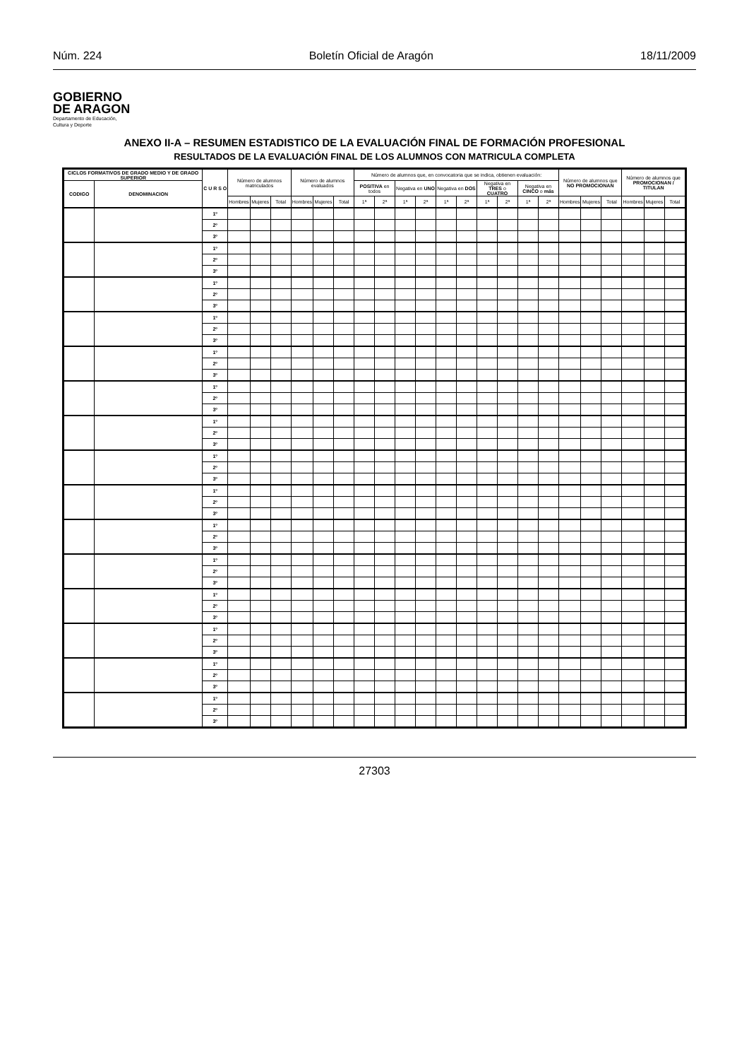Núm. 224 Boletín Oficial de Aragón 18/11/2009
GOBIERNO
DE ARAGON
Departamento de Educación,
Cultura y Deporte
ANEXO II-A – RESUMEN ESTADISTICO DE LA EVALUACIÓN FINAL DE FORMACIÓN PROFESIONAL
RESULTADOS DE LA EVALUACIÓN FINAL DE LOS ALUMNOS CON MATRICULA COMPLETA
| CICLOS FORMATIVOS DE GRADO MEDIO Y DE GRADO SUPERIOR | | C U R S O | Número de alumnos matriculados | | | Número de alumnos evaluados | | | Número de alumnos que, en convocatoria que se indica, obtienen evaluación: | | | | | | | | | | Número de alumnos que NO PROMOCIONAN | | | Número de alumnos que PROMOCIONAN / TITULAN | | |
| --- | --- | --- | --- | --- | --- | --- | --- | --- | --- | --- | --- | --- | --- | --- | --- | --- | --- | --- | --- | --- | --- | --- | --- | --- |
| CODIGO | DENOMINACION | | | | | | | | POSITIVA en todos | | Negativa en UNO | | Negativa en DOS | | Negativa en TRES o CUATRO | | Negativa en CINCO o más | | | | | | | |
| | | | Hombres | Mujeres | Total | Hombres | Mujeres | Total | 1ª | 2ª | 1ª | 2ª | 1ª | 2ª | 1ª | 2ª | 1ª | 2ª | Hombres | Mujeres | Total | Hombres | Mujeres | Total |
| | | 1º | | | | | | | | | | | | | | | | | | | | | | |
| | | 2º | | | | | | | | | | | | | | | | | | | | | | |
| | | 3º | | | | | | | | | | | | | | | | | | | | | | |
| | | 1º | | | | | | | | | | | | | | | | | | | | | | |
| | | 2º | | | | | | | | | | | | | | | | | | | | | | |
| | | 3º | | | | | | | | | | | | | | | | | | | | | | |
| | | 1º | | | | | | | | | | | | | | | | | | | | | | |
| | | 2º | | | | | | | | | | | | | | | | | | | | | | |
| | | 3º | | | | | | | | | | | | | | | | | | | | | | |
| | | 1º | | | | | | | | | | | | | | | | | | | | | | |
| | | 2º | | | | | | | | | | | | | | | | | | | | | | |
| | | 3º | | | | | | | | | | | | | | | | | | | | | | |
| | | 1º | | | | | | | | | | | | | | | | | | | | | | |
| | | 2º | | | | | | | | | | | | | | | | | | | | | | |
| | | 3º | | | | | | | | | | | | | | | | | | | | | | |
| | | 1º | | | | | | | | | | | | | | | | | | | | | | |
| | | 2º | | | | | | | | | | | | | | | | | | | | | | |
| | | 3º | | | | | | | | | | | | | | | | | | | | | | |
| | | 1º | | | | | | | | | | | | | | | | | | | | | | |
| | | 2º | | | | | | | | | | | | | | | | | | | | | | |
| | | 3º | | | | | | | | | | | | | | | | | | | | | | |
| | | 1º | | | | | | | | | | | | | | | | | | | | | | |
| | | 2º | | | | | | | | | | | | | | | | | | | | | | |
| | | 3º | | | | | | | | | | | | | | | | | | | | | | |
| | | 1º | | | | | | | | | | | | | | | | | | | | | | |
| | | 2º | | | | | | | | | | | | | | | | | | | | | | |
| | | 3º | | | | | | | | | | | | | | | | | | | | | | |
| | | 1º | | | | | | | | | | | | | | | | | | | | | | |
| | | 2º | | | | | | | | | | | | | | | | | | | | | | |
| | | 3º | | | | | | | | | | | | | | | | | | | | | | |
| | | 1º | | | | | | | | | | | | | | | | | | | | | | |
| | | 2º | | | | | | | | | | | | | | | | | | | | | | |
| | | 3º | | | | | | | | | | | | | | | | | | | | | | |
| | | 1º | | | | | | | | | | | | | | | | | | | | | | |
| | | 2º | | | | | | | | | | | | | | | | | | | | | | |
| | | 3º | | | | | | | | | | | | | | | | | | | | | | |
| | | 1º | | | | | | | | | | | | | | | | | | | | | | |
| | | 2º | | | | | | | | | | | | | | | | | | | | | | |
| | | 3º | | | | | | | | | | | | | | | | | | | | | | |
| | | 1º | | | | | | | | | | | | | | | | | | | | | | |
| | | 2º | | | | | | | | | | | | | | | | | | | | | | |
| | | 3º | | | | | | | | | | | | | | | | | | | | | | |
| | | 1º | | | | | | | | | | | | | | | | | | | | | | |
| | | 2º | | | | | | | | | | | | | | | | | | | | | | |
| | | 3º | | | | | | | | | | | | | | | | | | | | | | |
27303